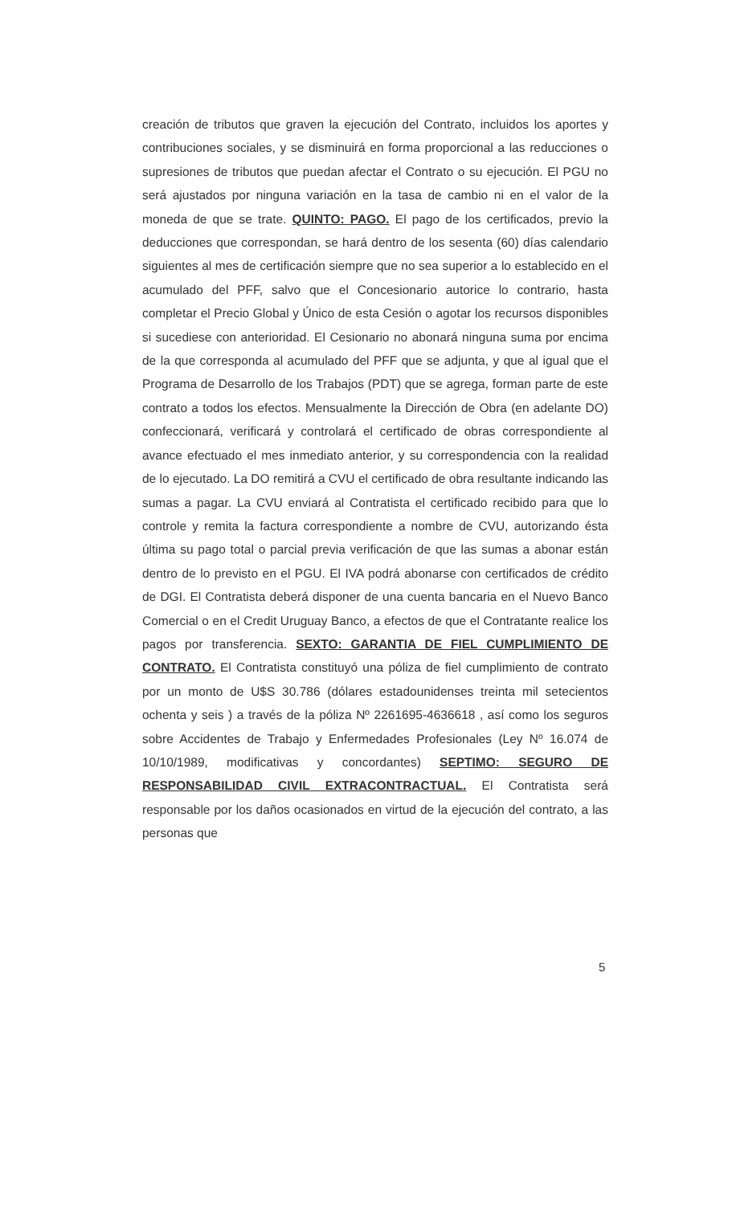creación de tributos que graven la ejecución del Contrato, incluidos los aportes y contribuciones sociales, y se disminuirá en forma proporcional a las reducciones o supresiones de tributos que puedan afectar el Contrato o su ejecución. El PGU no será ajustados por ninguna variación en la tasa de cambio ni en el valor de la moneda de que se trate. QUINTO: PAGO. El pago de los certificados, previo la deducciones que correspondan, se hará dentro de los sesenta (60) días calendario siguientes al mes de certificación siempre que no sea superior a lo establecido en el acumulado del PFF, salvo que el Concesionario autorice lo contrario, hasta completar el Precio Global y Único de esta Cesión o agotar los recursos disponibles si sucediese con anterioridad. El Cesionario no abonará ninguna suma por encima de la que corresponda al acumulado del PFF que se adjunta, y que al igual que el Programa de Desarrollo de los Trabajos (PDT) que se agrega, forman parte de este contrato a todos los efectos. Mensualmente la Dirección de Obra (en adelante DO) confeccionará, verificará y controlará el certificado de obras correspondiente al avance efectuado el mes inmediato anterior, y su correspondencia con la realidad de lo ejecutado. La DO remitirá a CVU el certificado de obra resultante indicando las sumas a pagar. La CVU enviará al Contratista el certificado recibido para que lo controle y remita la factura correspondiente a nombre de CVU, autorizando ésta última su pago total o parcial previa verificación de que las sumas a abonar están dentro de lo previsto en el PGU. El IVA podrá abonarse con certificados de crédito de DGI. El Contratista deberá disponer de una cuenta bancaria en el Nuevo Banco Comercial o en el Credit Uruguay Banco, a efectos de que el Contratante realice los pagos por transferencia. SEXTO: GARANTIA DE FIEL CUMPLIMIENTO DE CONTRATO. El Contratista constituyó una póliza de fiel cumplimiento de contrato por un monto de U$S 30.786 (dólares estadounidenses treinta mil setecientos ochenta y seis ) a través de la póliza Nº 2261695-4636618 , así como los seguros sobre Accidentes de Trabajo y Enfermedades Profesionales (Ley Nº 16.074 de 10/10/1989, modificativas y concordantes) SEPTIMO: SEGURO DE RESPONSABILIDAD CIVIL EXTRACONTRACTUAL. El Contratista será responsable por los daños ocasionados en virtud de la ejecución del contrato, a las personas que
5